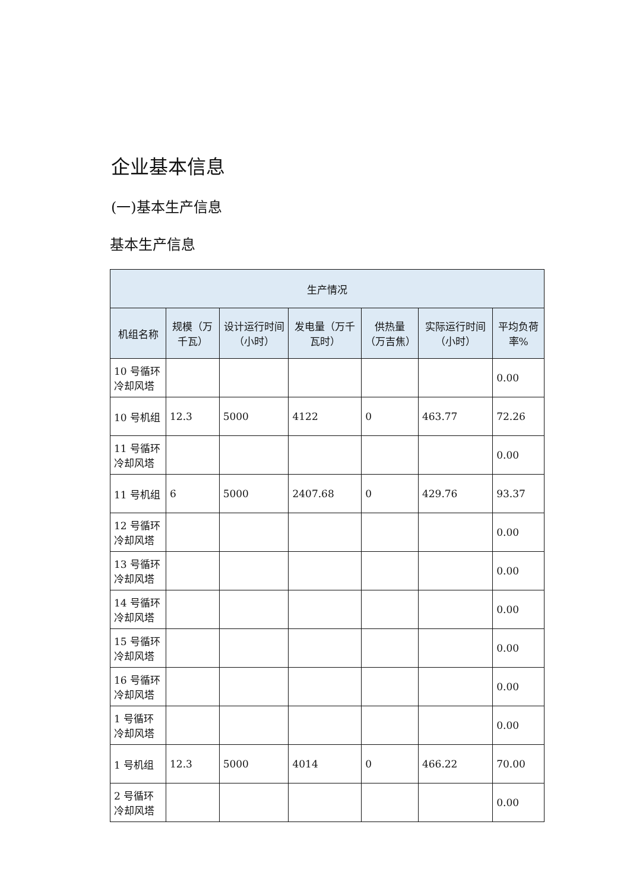企业基本信息
(一)基本生产信息
基本生产信息
| 生产情况 | | | | | | |
| --- | --- | --- | --- | --- | --- | --- |
| 机组名称 | 规模（万千瓦） | 设计运行时间（小时） | 发电量（万千瓦时） | 供热量（万吉焦） | 实际运行时间（小时） | 平均负荷率% |
| 10 号循环冷却风塔 | | | | | | 0.00 |
| 10 号机组 | 12.3 | 5000 | 4122 | 0 | 463.77 | 72.26 |
| 11 号循环冷却风塔 | | | | | | 0.00 |
| 11 号机组 | 6 | 5000 | 2407.68 | 0 | 429.76 | 93.37 |
| 12 号循环冷却风塔 | | | | | | 0.00 |
| 13 号循环冷却风塔 | | | | | | 0.00 |
| 14 号循环冷却风塔 | | | | | | 0.00 |
| 15 号循环冷却风塔 | | | | | | 0.00 |
| 16 号循环冷却风塔 | | | | | | 0.00 |
| 1 号循环冷却风塔 | | | | | | 0.00 |
| 1 号机组 | 12.3 | 5000 | 4014 | 0 | 466.22 | 70.00 |
| 2 号循环冷却风塔 | | | | | | 0.00 |